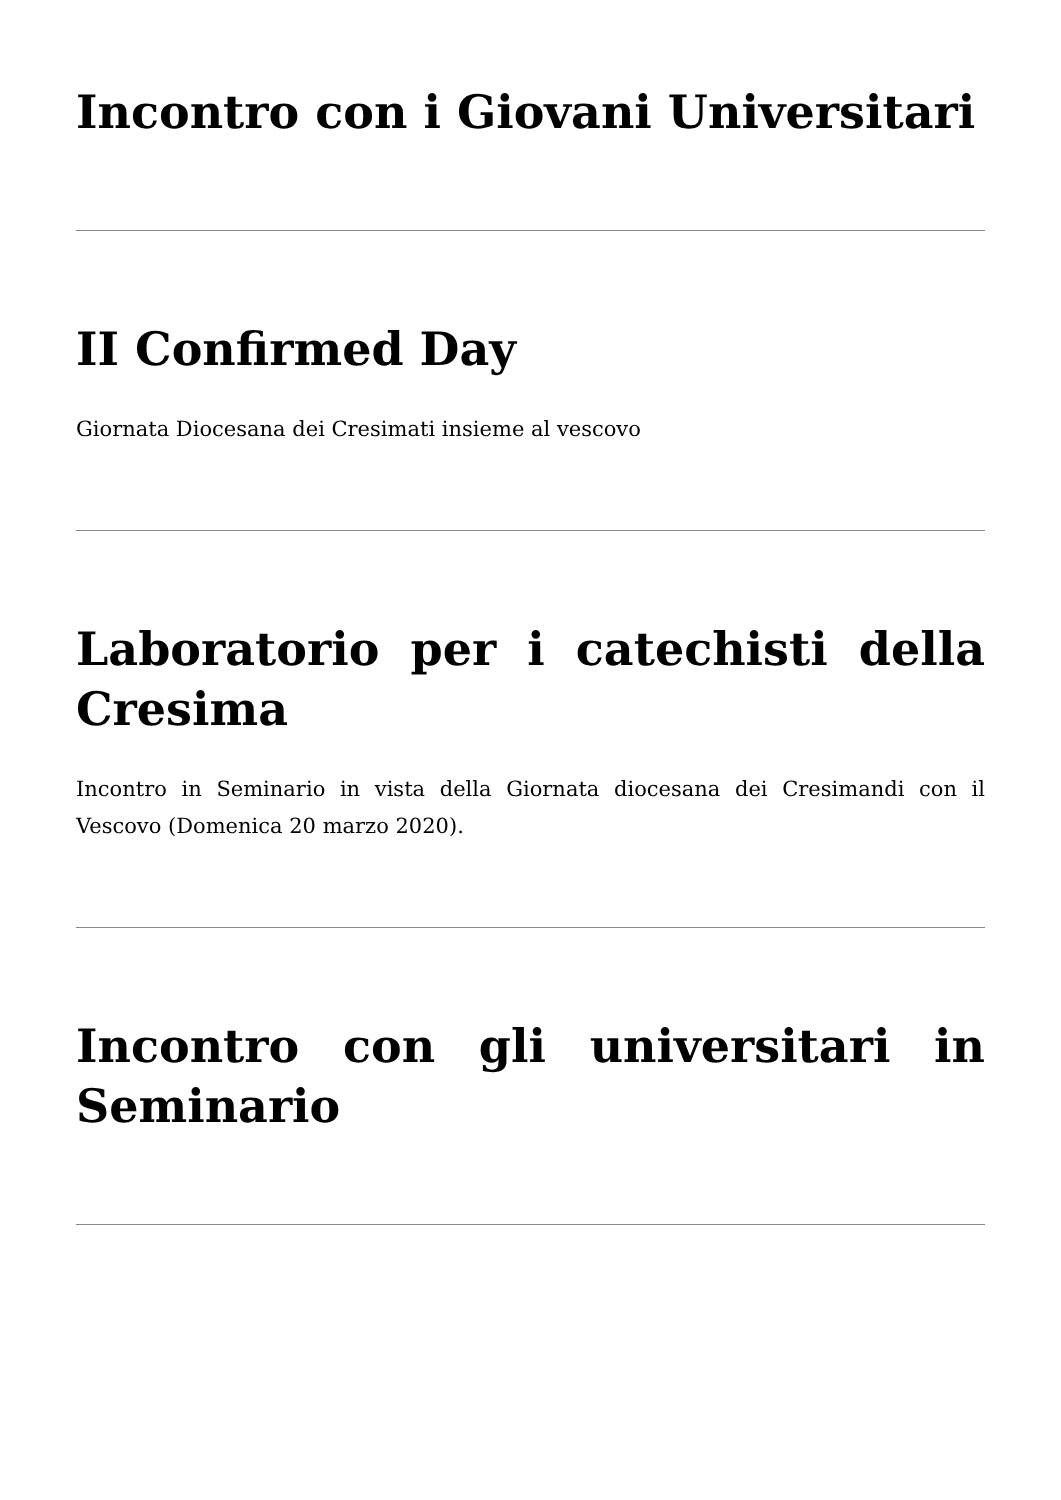Incontro con i Giovani Universitari
II Confirmed Day
Giornata Diocesana dei Cresimati insieme al vescovo
Laboratorio per i catechisti della Cresima
Incontro in Seminario in vista della Giornata diocesana dei Cresimandi con il Vescovo (Domenica 20 marzo 2020).
Incontro con gli universitari in Seminario